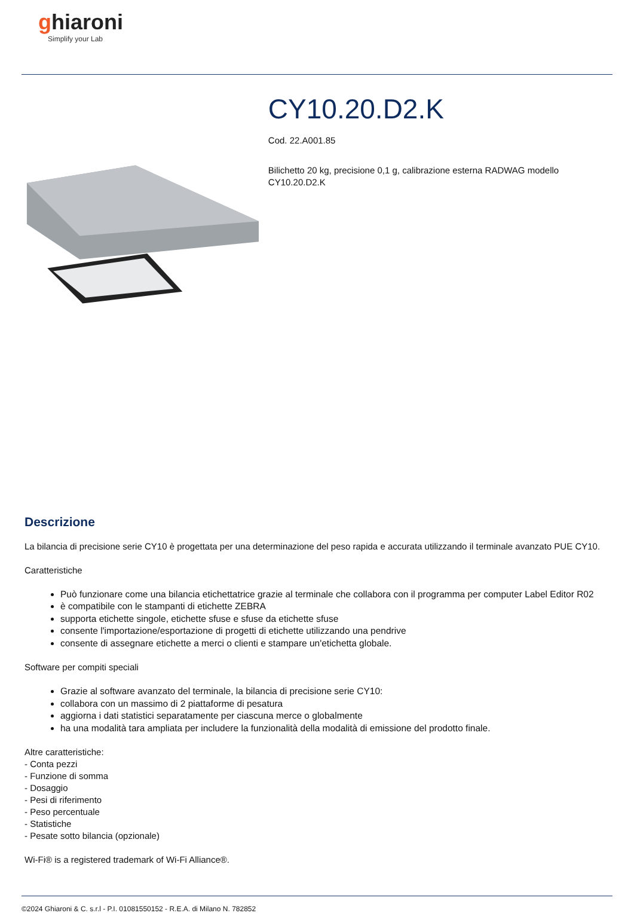ghiaroni
Simplify your Lab
CY10.20.D2.K
Cod. 22.A001.85
Bilichetto 20 kg, precisione 0,1 g, calibrazione esterna RADWAG modello CY10.20.D2.K
Descrizione
La bilancia di precisione serie CY10 è progettata per una determinazione del peso rapida e accurata utilizzando il terminale avanzato PUE CY10.
Caratteristiche
Può funzionare come una bilancia etichettatrice grazie al terminale che collabora con il programma per computer Label Editor R02
è compatibile con le stampanti di etichette ZEBRA
supporta etichette singole, etichette sfuse e sfuse da etichette sfuse
consente l'importazione/esportazione di progetti di etichette utilizzando una pendrive
consente di assegnare etichette a merci o clienti e stampare un'etichetta globale.
Software per compiti speciali
Grazie al software avanzato del terminale, la bilancia di precisione serie CY10:
collabora con un massimo di 2 piattaforme di pesatura
aggiorna i dati statistici separatamente per ciascuna merce o globalmente
ha una modalità tara ampliata per includere la funzionalità della modalità di emissione del prodotto finale.
Altre caratteristiche:
- Conta pezzi
- Funzione di somma
- Dosaggio
- Pesi di riferimento
- Peso percentuale
- Statistiche
- Pesate sotto bilancia (opzionale)
Wi-Fi® is a registered trademark of Wi-Fi Alliance®.
©2024 Ghiaroni & C. s.r.l - P.I. 01081550152 - R.E.A. di Milano N. 782852